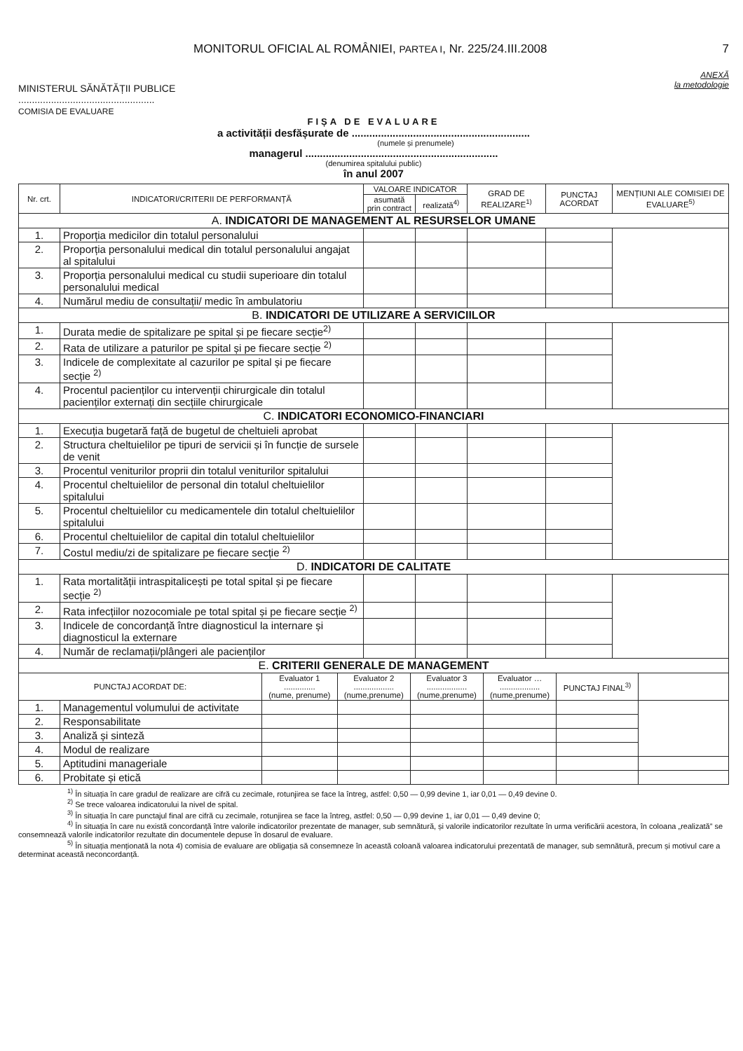MONITORUL OFICIAL AL ROMÂNIEI, PARTEA I, Nr. 225/24.III.2008
7
ANEXĂ
la metodologie
MINISTERUL SĂNĂTĂȚII PUBLICE
..................................................
COMISIA DE EVALUARE
FIȘA DE EVALUARE
a activității desfășurate de .............................................................
(numele și prenumele)
managerul ..................................................................
(denumirea spitalului public)
în anul 2007
| Nr. crt. | INDICATORI/CRITERII DE PERFORMANȚĂ | VALOARE INDICATOR | | GRAD DE REALIZARE<sup>1)</sup> | PUNCTAJ ACORDAT | MENȚIUNI ALE COMISIEI DE EVALUARE<sup>5)</sup> |
| --- | --- | --- | --- | --- | --- | --- |
| | | asumată prin contract | realizată<sup>4)</sup> | | | |
| A. INDICATORI DE MANAGEMENT AL RESURSELOR UMANE | | | | | | |
| 1. | Proporția medicilor din totalul personalului | | | | | |
| 2. | Proporția personalului medical din totalul personalului angajat al spitalului | | | | | |
| 3. | Proporția personalului medical cu studii superioare din totalul personalului medical | | | | | |
| 4. | Numărul mediu de consultații/ medic în ambulatoriu | | | | | |
| B. INDICATORI DE UTILIZARE A SERVICIILOR | | | | | | |
| 1. | Durata medie de spitalizare pe spital și pe fiecare secție<sup>2)</sup> | | | | | |
| 2. | Rata de utilizare a paturilor pe spital și pe fiecare secție <sup>2)</sup> | | | | | |
| 3. | Indicele de complexitate al cazurilor pe spital și pe fiecare secție <sup>2)</sup> | | | | | |
| 4. | Procentul pacienților cu intervenții chirurgicale din totalul pacienților externați din secțiile chirurgicale | | | | | |
| C. INDICATORI ECONOMICO-FINANCIARI | | | | | | |
| 1. | Execuția bugetară față de bugetul de cheltuieli aprobat | | | | | |
| 2. | Structura cheltuielilor pe tipuri de servicii și în funcție de sursele de venit | | | | | |
| 3. | Procentul veniturilor proprii din totalul veniturilor spitalului | | | | | |
| 4. | Procentul cheltuielilor de personal din totalul cheltuielilor spitalului | | | | | |
| 5. | Procentul cheltuielilor cu medicamentele din totalul cheltuielilor spitalului | | | | | |
| 6. | Procentul cheltuielilor de capital din totalul cheltuielilor | | | | | |
| 7. | Costul mediu/zi de spitalizare pe fiecare secție <sup>2)</sup> | | | | | |
| D. INDICATORI DE CALITATE | | | | | | |
| 1. | Rata mortalității intraspitalicești pe total spital și pe fiecare secție <sup>2)</sup> | | | | | |
| 2. | Rata infecțiilor nozocomiale pe total spital și pe fiecare secție <sup>2)</sup> | | | | | |
| 3. | Indicele de concordanță între diagnosticul la internare și diagnosticul la externare | | | | | |
| 4. | Număr de reclamații/plângeri ale pacienților | | | | | |
| E. CRITERII GENERALE DE MANAGEMENT | | | | | | |
| PUNCTAJ ACORDAT DE: | | Evaluator 1 .............. (nume, prenume) | Evaluator 2 .................. (nume,prenume) | Evaluator 3 .................. (nume,prenume) | Evaluator … .................. (nume,prenume) | PUNCTAJ FINAL<sup>3)</sup> | |
| --- | --- | --- | --- | --- | --- | --- | --- |
| 1. | Managementul volumului de activitate | | | | | | |
| 2. | Responsabilitate | | | | | | |
| 3. | Analiză și sinteză | | | | | | |
| 4. | Modul de realizare | | | | | | |
| 5. | Aptitudini manageriale | | | | | | |
| 6. | Probitate și etică | | | | | | |
<sup>1)</sup> În situația în care gradul de realizare are cifră cu zecimale, rotunjirea se face la întreg, astfel: 0,50 — 0,99 devine 1, iar 0,01 — 0,49 devine 0.
<sup>2)</sup> Se trece valoarea indicatorului la nivel de spital.
<sup>3)</sup> În situația în care punctajul final are cifră cu zecimale, rotunjirea se face la întreg, astfel: 0,50 — 0,99 devine 1, iar 0,01 — 0,49 devine 0;
<sup>4)</sup> În situația în care nu există concordanță între valorile indicatorilor prezentate de manager, sub semnătură, și valorile indicatorilor rezultate în urma verificării acestora, în coloana „realizată” se consemnează valorile indicatorilor rezultate din documentele depuse în dosarul de evaluare.
<sup>5)</sup> În situația menționată la nota 4) comisia de evaluare are obligația să consemneze în această coloană valoarea indicatorului prezentată de manager, sub semnătură, precum și motivul care a determinat această neconcordanță.